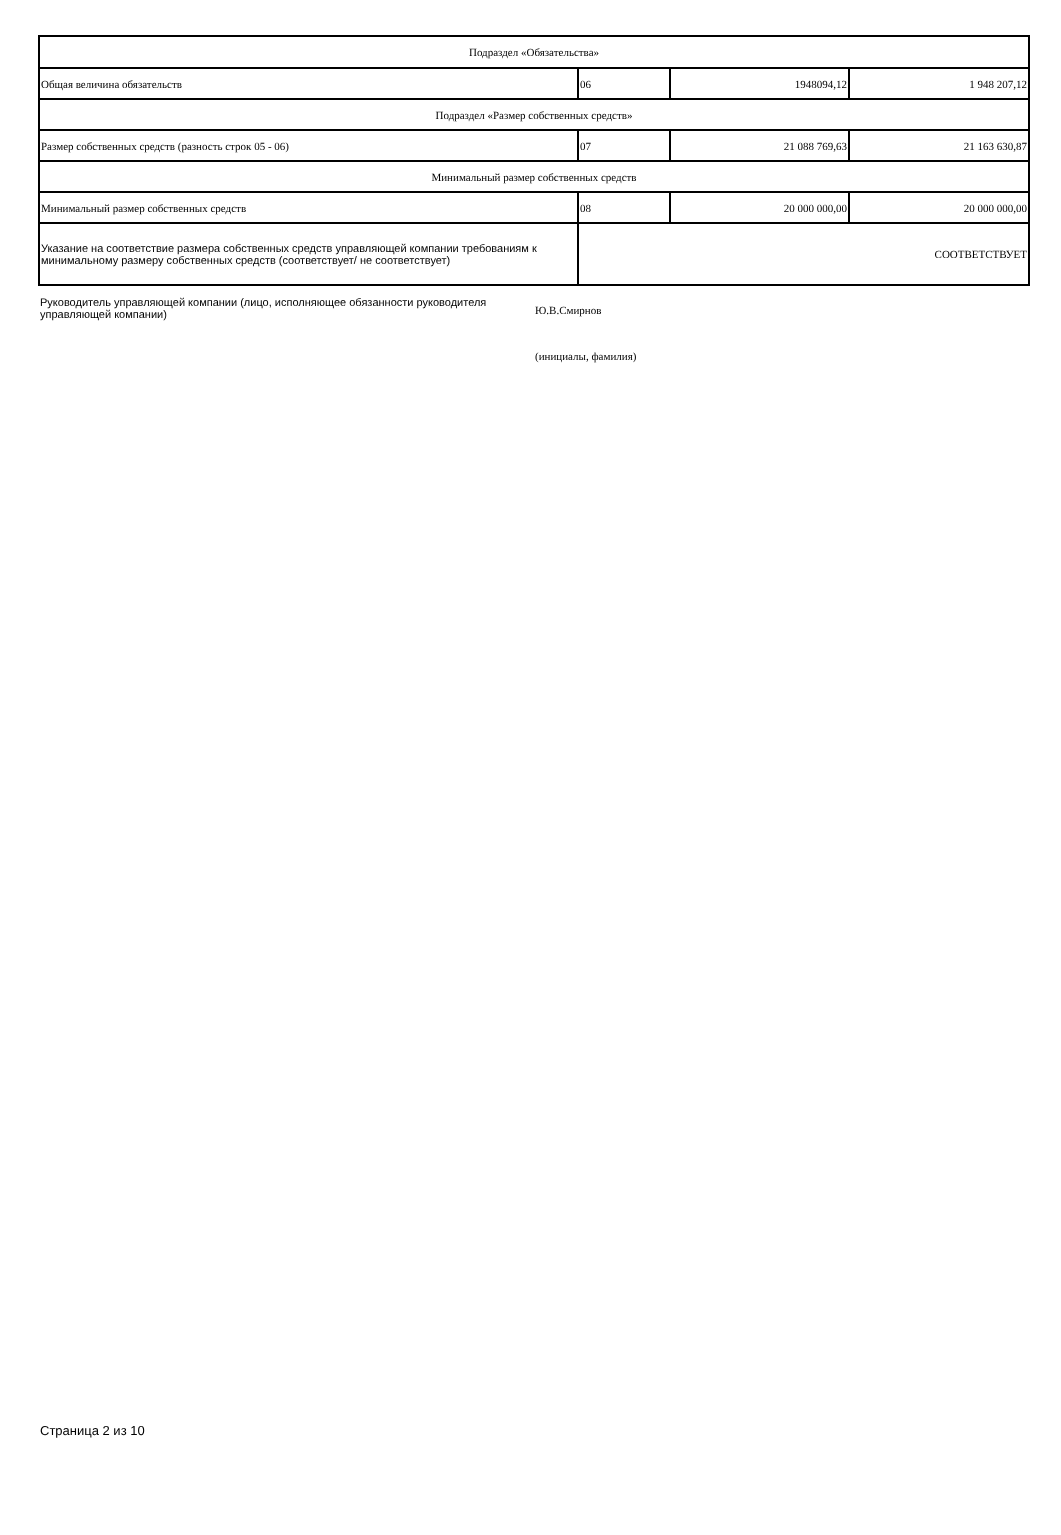| Подраздел «Обязательства» | | | |
| Общая величина обязательств | 06 | 1948094,12 | 1 948 207,12 |
| Подраздел «Размер собственных средств» | | | |
| Размер собственных средств (разность строк 05 - 06) | 07 | 21 088 769,63 | 21 163 630,87 |
| Минимальный размер собственных средств | | | |
| Минимальный размер собственных средств | 08 | 20 000 000,00 | 20 000 000,00 |
| Указание на соответствие размера собственных средств управляющей компании требованиям к минимальному размеру собственных средств (соответствует/ не соответствует) | СООТВЕТСТВУЕТ | | |
Руководитель управляющей компании (лицо, исполняющее обязанности руководителя управляющей компании)
Ю.В.Смирнов
(инициалы, фамилия)
Страница 2 из 10